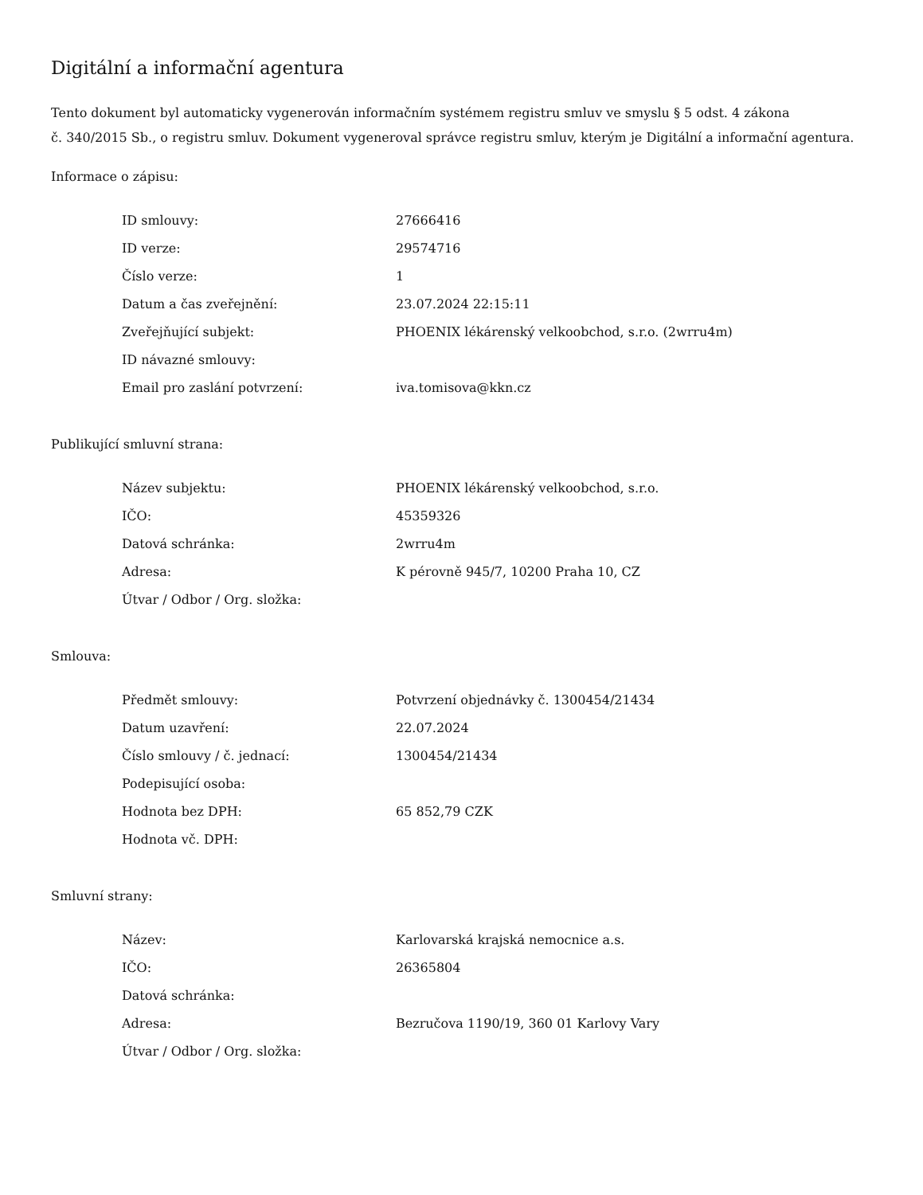Digitální a informační agentura
Tento dokument byl automaticky vygenerován informačním systémem registru smluv ve smyslu § 5 odst. 4 zákona
č. 340/2015 Sb., o registru smluv. Dokument vygeneroval správce registru smluv, kterým je Digitální a informační agentura.
Informace o zápisu:
| ID smlouvy: | 27666416 |
| ID verze: | 29574716 |
| Číslo verze: | 1 |
| Datum a čas zveřejnění: | 23.07.2024 22:15:11 |
| Zveřejňující subjekt: | PHOENIX lékárenský velkoobchod, s.r.o. (2wrru4m) |
| ID návazné smlouvy: | |
| Email pro zaslání potvrzení: | iva.tomisova@kkn.cz |
Publikující smluvní strana:
| Název subjektu: | PHOENIX lékárenský velkoobchod, s.r.o. |
| IČO: | 45359326 |
| Datová schránka: | 2wrru4m |
| Adresa: | K pérovně 945/7, 10200 Praha 10, CZ |
| Útvar / Odbor / Org. složka: | |
Smlouva:
| Předmět smlouvy: | Potvrzení objednávky č. 1300454/21434 |
| Datum uzavření: | 22.07.2024 |
| Číslo smlouvy / č. jednací: | 1300454/21434 |
| Podepisující osoba: | |
| Hodnota bez DPH: | 65 852,79 CZK |
| Hodnota vč. DPH: | |
Smluvní strany:
| Název: | Karlovarská krajská nemocnice a.s. |
| IČO: | 26365804 |
| Datová schránka: | |
| Adresa: | Bezručova 1190/19, 360 01 Karlovy Vary |
| Útvar / Odbor / Org. složka: | |